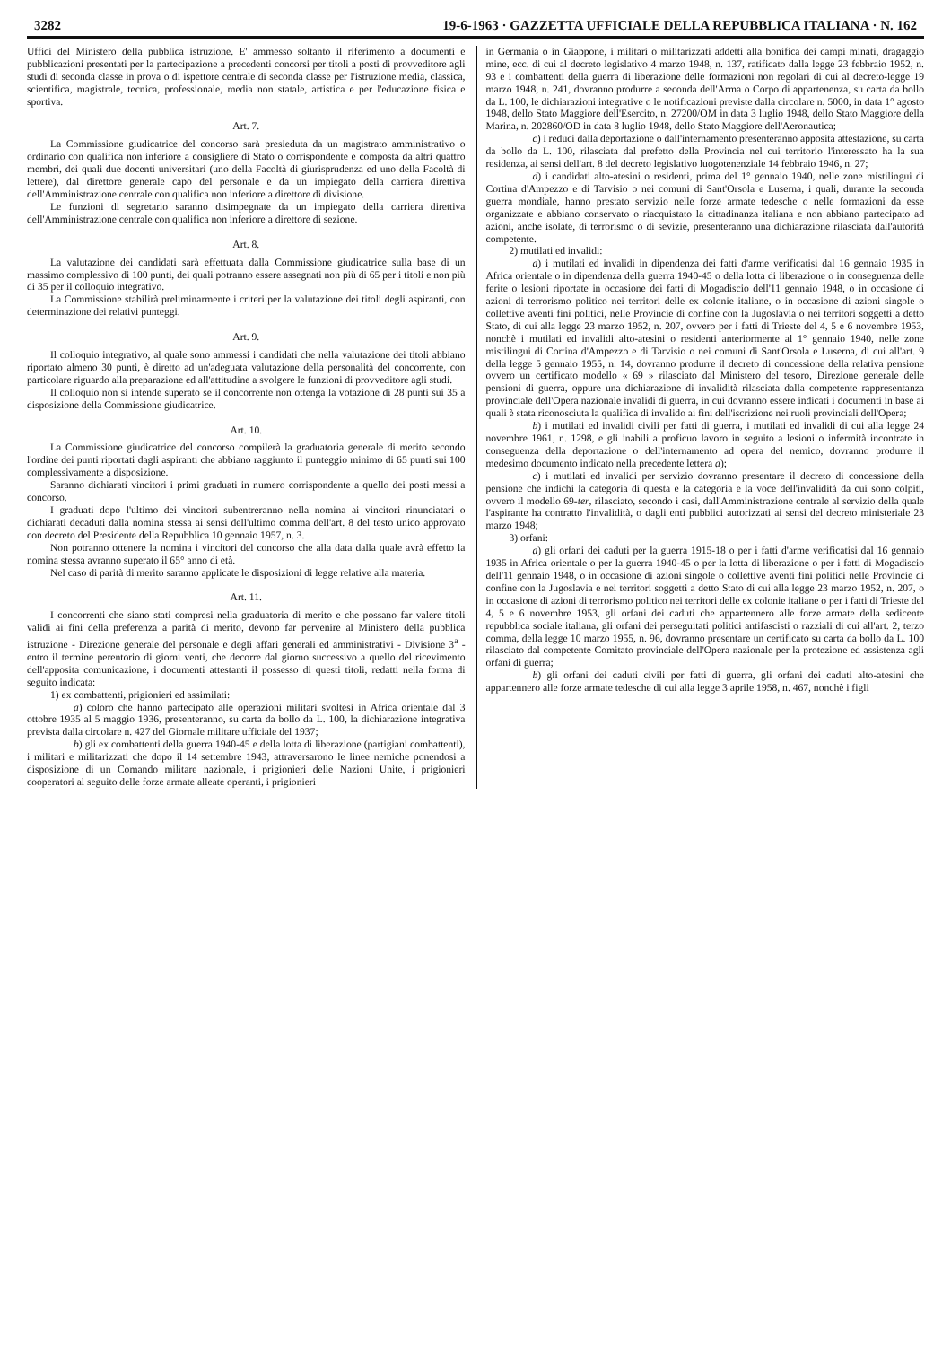3282 19-6-1963 · GAZZETTA UFFICIALE DELLA REPUBBLICA ITALIANA · N. 162
Uffici del Ministero della pubblica istruzione. E' ammesso soltanto il riferimento a documenti e pubblicazioni presentati per la partecipazione a precedenti concorsi per titoli a posti di provveditore agli studi di seconda classe in prova o di ispettore centrale di seconda classe per l'istruzione media, classica, scientifica, magistrale, tecnica, professionale, media non statale, artistica e per l'educazione fisica e sportiva.
Art. 7.
La Commissione giudicatrice del concorso sarà presieduta da un magistrato amministrativo o ordinario con qualifica non inferiore a consigliere di Stato o corrispondente e composta da altri quattro membri, dei quali due docenti universitari (uno della Facoltà di giurisprudenza ed uno della Facoltà di lettere), dal direttore generale capo del personale e da un impiegato della carriera direttiva dell'Amministrazione centrale con qualifica non inferiore a direttore di divisione.
Le funzioni di segretario saranno disimpegnate da un impiegato della carriera direttiva dell'Amministrazione centrale con qualifica non inferiore a direttore di sezione.
Art. 8.
La valutazione dei candidati sarà effettuata dalla Commissione giudicatrice sulla base di un massimo complessivo di 100 punti, dei quali potranno essere assegnati non più di 65 per i titoli e non più di 35 per il colloquio integrativo.
La Commissione stabilirà preliminarmente i criteri per la valutazione dei titoli degli aspiranti, con determinazione dei relativi punteggi.
Art. 9.
Il colloquio integrativo, al quale sono ammessi i candidati che nella valutazione dei titoli abbiano riportato almeno 30 punti, è diretto ad un'adeguata valutazione della personalità del concorrente, con particolare riguardo alla preparazione ed all'attitudine a svolgere le funzioni di provveditore agli studi.
Il colloquio non si intende superato se il concorrente non ottenga la votazione di 28 punti sui 35 a disposizione della Commissione giudicatrice.
Art. 10.
La Commissione giudicatrice del concorso compilerà la graduatoria generale di merito secondo l'ordine dei punti riportati dagli aspiranti che abbiano raggiunto il punteggio minimo di 65 punti sui 100 complessivamente a disposizione.
Saranno dichiarati vincitori i primi graduati in numero corrispondente a quello dei posti messi a concorso.
I graduati dopo l'ultimo dei vincitori subentreranno nella nomina ai vincitori rinunciatari o dichiarati decaduti dalla nomina stessa ai sensi dell'ultimo comma dell'art. 8 del testo unico approvato con decreto del Presidente della Repubblica 10 gennaio 1957, n. 3.
Non potranno ottenere la nomina i vincitori del concorso che alla data dalla quale avrà effetto la nomina stessa avranno superato il 65° anno di età.
Nel caso di parità di merito saranno applicate le disposizioni di legge relative alla materia.
Art. 11.
I concorrenti che siano stati compresi nella graduatoria di merito e che possano far valere titoli validi ai fini della preferenza a parità di merito, devono far pervenire al Ministero della pubblica istruzione - Direzione generale del personale e degli affari generali ed amministrativi - Divisione 3<sup>a</sup> - entro il termine perentorio di giorni venti, che decorre dal giorno successivo a quello del ricevimento dell'apposita comunicazione, i documenti attestanti il possesso di questi titoli, redatti nella forma di seguito indicata:
1) ex combattenti, prigionieri ed assimilati:
a) coloro che hanno partecipato alle operazioni militari svoltesi in Africa orientale dal 3 ottobre 1935 al 5 maggio 1936, presenteranno, su carta da bollo da L. 100, la dichiarazione integrativa prevista dalla circolare n. 427 del Giornale militare ufficiale del 1937;
b) gli ex combattenti della guerra 1940-45 e della lotta di liberazione (partigiani combattenti), i militari e militarizzati che dopo il 14 settembre 1943, attraversarono le linee nemiche ponendosi a disposizione di un Comando militare nazionale, i prigionieri delle Nazioni Unite, i prigionieri cooperatori al seguito delle forze armate alleate operanti, i prigionieri
in Germania o in Giappone, i militari o militarizzati addetti alla bonifica dei campi minati, dragaggio mine, ecc. di cui al decreto legislativo 4 marzo 1948, n. 137, ratificato dalla legge 23 febbraio 1952, n. 93 e i combattenti della guerra di liberazione delle formazioni non regolari di cui al decreto-legge 19 marzo 1948, n. 241, dovranno produrre a seconda dell'Arma o Corpo di appartenenza, su carta da bollo da L. 100, le dichiarazioni integrative o le notificazioni previste dalla circolare n. 5000, in data 1° agosto 1948, dello Stato Maggiore dell'Esercito, n. 27200/OM in data 3 luglio 1948, dello Stato Maggiore della Marina, n. 202860/OD in data 8 luglio 1948, dello Stato Maggiore dell'Aeronautica;
c) i reduci dalla deportazione o dall'internamento presenteranno apposita attestazione, su carta da bollo da L. 100, rilasciata dal prefetto della Provincia nel cui territorio l'interessato ha la sua residenza, ai sensi dell'art. 8 del decreto legislativo luogotenenziale 14 febbraio 1946, n. 27;
d) i candidati alto-atesini o residenti, prima del 1° gennaio 1940, nelle zone mistilingui di Cortina d'Ampezzo e di Tarvisio o nei comuni di Sant'Orsola e Luserna, i quali, durante la seconda guerra mondiale, hanno prestato servizio nelle forze armate tedesche o nelle formazioni da esse organizzate e abbiano conservato o riacquistato la cittadinanza italiana e non abbiano partecipato ad azioni, anche isolate, di terrorismo o di sevizie, presenteranno una dichiarazione rilasciata dall'autorità competente.
2) mutilati ed invalidi:
a) i mutilati ed invalidi in dipendenza dei fatti d'arme verificatisi dal 16 gennaio 1935 in Africa orientale o in dipendenza della guerra 1940-45 o della lotta di liberazione o in conseguenza delle ferite o lesioni riportate in occasione dei fatti di Mogadiscio dell'11 gennaio 1948, o in occasione di azioni di terrorismo politico nei territori delle ex colonie italiane, o in occasione di azioni singole o collettive aventi fini politici, nelle Provincie di confine con la Jugoslavia o nei territori soggetti a detto Stato, di cui alla legge 23 marzo 1952, n. 207, ovvero per i fatti di Trieste del 4, 5 e 6 novembre 1953, nonchè i mutilati ed invalidi alto-atesini o residenti anteriormente al 1° gennaio 1940, nelle zone mistilingui di Cortina d'Ampezzo e di Tarvisio o nei comuni di Sant'Orsola e Luserna, di cui all'art. 9 della legge 5 gennaio 1955, n. 14, dovranno produrre il decreto di concessione della relativa pensione ovvero un certificato modello « 69 » rilasciato dal Ministero del tesoro, Direzione generale delle pensioni di guerra, oppure una dichiarazione di invalidità rilasciata dalla competente rappresentanza provinciale dell'Opera nazionale invalidi di guerra, in cui dovranno essere indicati i documenti in base ai quali è stata riconosciuta la qualifica di invalido ai fini dell'iscrizione nei ruoli provinciali dell'Opera;
b) i mutilati ed invalidi civili per fatti di guerra, i mutilati ed invalidi di cui alla legge 24 novembre 1961, n. 1298, e gli inabili a proficuo lavoro in seguito a lesioni o infermità incontrate in conseguenza della deportazione o dell'internamento ad opera del nemico, dovranno produrre il medesimo documento indicato nella precedente lettera a);
c) i mutilati ed invalidi per servizio dovranno presentare il decreto di concessione della pensione che indichi la categoria di questa e la categoria e la voce dell'invalidità da cui sono colpiti, ovvero il modello 69-ter, rilasciato, secondo i casi, dall'Amministrazione centrale al servizio della quale l'aspirante ha contratto l'invalidità, o dagli enti pubblici autorizzati ai sensi del decreto ministeriale 23 marzo 1948;
3) orfani:
a) gli orfani dei caduti per la guerra 1915-18 o per i fatti d'arme verificatisi dal 16 gennaio 1935 in Africa orientale o per la guerra 1940-45 o per la lotta di liberazione o per i fatti di Mogadiscio dell'11 gennaio 1948, o in occasione di azioni singole o collettive aventi fini politici nelle Provincie di confine con la Jugoslavia e nei territori soggetti a detto Stato di cui alla legge 23 marzo 1952, n. 207, o in occasione di azioni di terrorismo politico nei territori delle ex colonie italiane o per i fatti di Trieste del 4, 5 e 6 novembre 1953, gli orfani dei caduti che appartennero alle forze armate della sedicente repubblica sociale italiana, gli orfani dei perseguitati politici antifascisti o razziali di cui all'art. 2, terzo comma, della legge 10 marzo 1955, n. 96, dovranno presentare un certificato su carta da bollo da L. 100 rilasciato dal competente Comitato provinciale dell'Opera nazionale per la protezione ed assistenza agli orfani di guerra;
b) gli orfani dei caduti civili per fatti di guerra, gli orfani dei caduti alto-atesini che appartennero alle forze armate tedesche di cui alla legge 3 aprile 1958, n. 467, nonchè i figli